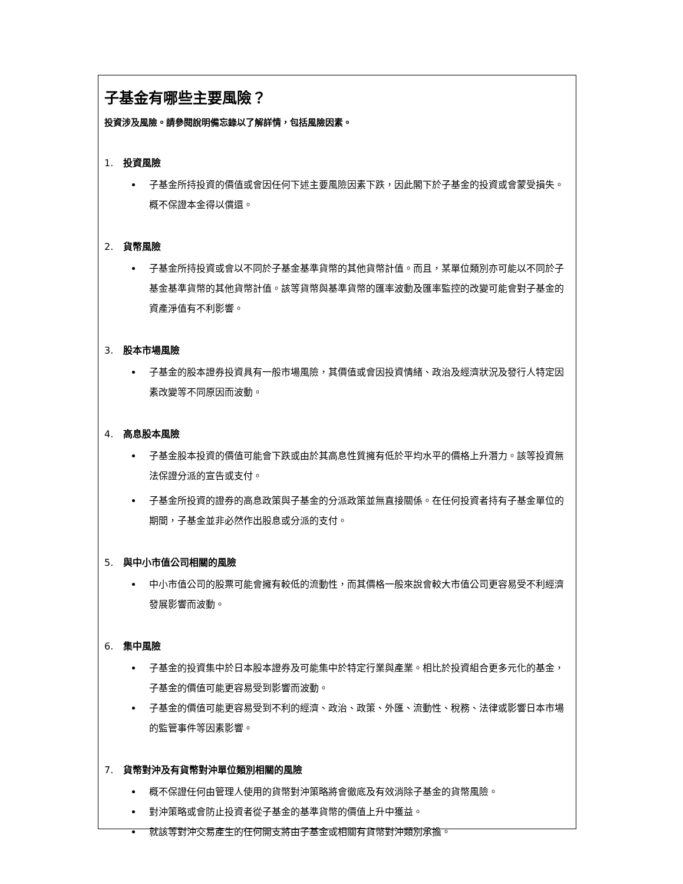子基金有哪些主要風險？
投資涉及風險。請參閱說明備忘錄以了解詳情，包括風險因素。
1. 投資風險
子基金所持投資的價值或會因任何下述主要風險因素下跌，因此閣下於子基金的投資或會蒙受損失。概不保證本金得以償還。
2. 貨幣風險
子基金所持投資或會以不同於子基金基準貨幣的其他貨幣計值。而且，某單位類別亦可能以不同於子基金基準貨幣的其他貨幣計值。該等貨幣與基準貨幣的匯率波動及匯率監控的改變可能會對子基金的資產淨值有不利影響。
3. 股本市場風險
子基金的股本證券投資具有一般市場風險，其價值或會因投資情緒、政治及經濟狀況及發行人特定因素改變等不同原因而波動。
4. 高息股本風險
子基金股本投資的價值可能會下跌或由於其高息性質擁有低於平均水平的價格上升潛力。該等投資無法保證分派的宣告或支付。
子基金所投資的證券的高息政策與子基金的分派政策並無直接關係。在任何投資者持有子基金單位的期間，子基金並非必然作出股息或分派的支付。
5. 與中小市值公司相關的風險
中小市值公司的股票可能會擁有較低的流動性，而其價格一般來說會較大市值公司更容易受不利經濟發展影響而波動。
6. 集中風險
子基金的投資集中於日本股本證券及可能集中於特定行業與產業。相比於投資組合更多元化的基金，子基金的價值可能更容易受到影響而波動。
子基金的價值可能更容易受到不利的經濟、政治、政策、外匯、流動性、稅務、法律或影響日本市場的監管事件等因素影響。
7. 貨幣對沖及有貨幣對沖單位類別相關的風險
概不保證任何由管理人使用的貨幣對沖策略將會徹底及有效消除子基金的貨幣風險。
對沖策略或會防止投資者從子基金的基準貨幣的價值上升中獲益。
就該等對沖交易產生的任何開支將由子基金或相關有貨幣對沖類別承擔。